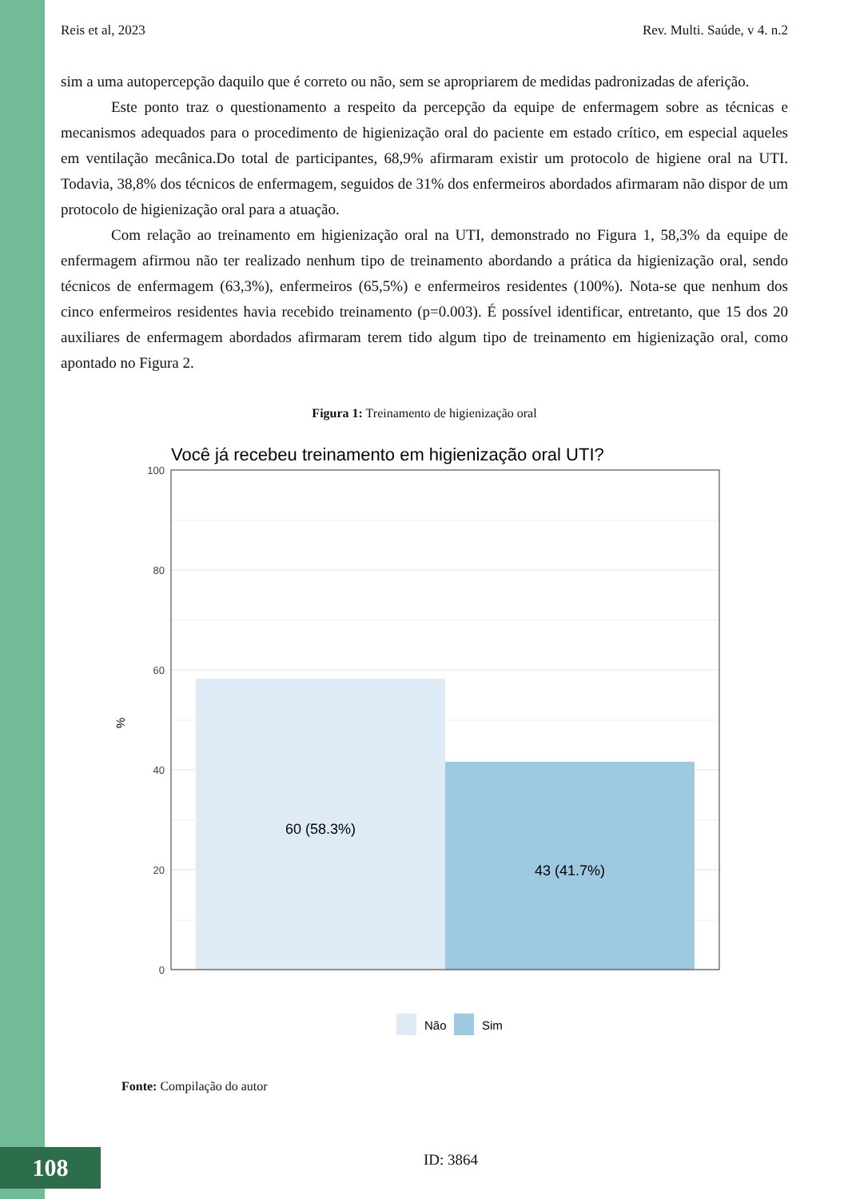Reis et al, 2023 Rev. Multi. Saúde, v 4. n.2
sim a uma autopercepção daquilo que é correto ou não, sem se apropriarem de medidas padronizadas de aferição.
Este ponto traz o questionamento a respeito da percepção da equipe de enfermagem sobre as técnicas e mecanismos adequados para o procedimento de higienização oral do paciente em estado crítico, em especial aqueles em ventilação mecânica.Do total de participantes, 68,9% afirmaram existir um protocolo de higiene oral na UTI. Todavia, 38,8% dos técnicos de enfermagem, seguidos de 31% dos enfermeiros abordados afirmaram não dispor de um protocolo de higienização oral para a atuação.
Com relação ao treinamento em higienização oral na UTI, demonstrado no Figura 1, 58,3% da equipe de enfermagem afirmou não ter realizado nenhum tipo de treinamento abordando a prática da higienização oral, sendo técnicos de enfermagem (63,3%), enfermeiros (65,5%) e enfermeiros residentes (100%). Nota-se que nenhum dos cinco enfermeiros residentes havia recebido treinamento (p=0.003). É possível identificar, entretanto, que 15 dos 20 auxiliares de enfermagem abordados afirmaram terem tido algum tipo de treinamento em higienização oral, como apontado no Figura 2.
Figura 1: Treinamento de higienização oral
Você já recebeu treinamento em higienização oral UTI?
100
80
60
40
20
0
%
60 (58.3%)
43 (41.7%)
Não
Sim
Fonte: Compilação do autor
108 ID: 3864